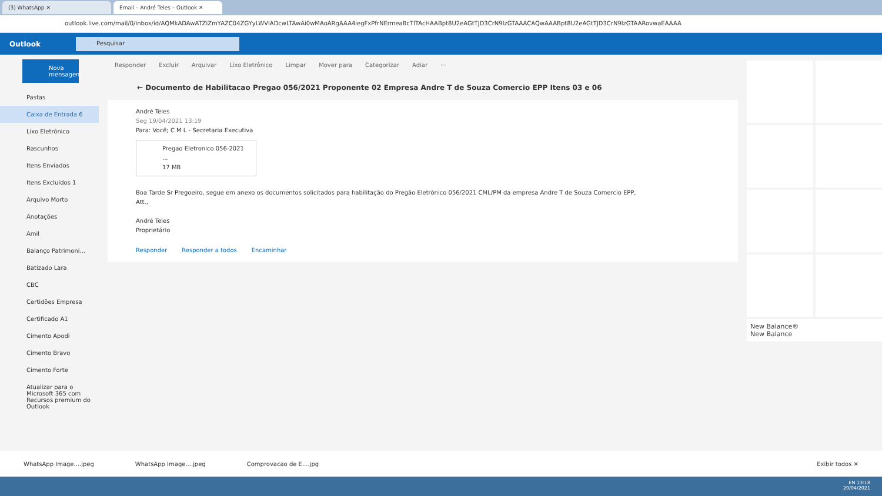(3) WhatsApp ✕ Email – André Teles – Outlook ✕
outlook.live.com/mail/0/inbox/id/AQMkADAwATZiZmYAZC04ZGYyLWVlADcwLTAwAi0wMAoARgAAA4iegFxPfrNErmeaBcTlTAcHAABpt8U2eAGtTJD3CrN9lzGTAAACAQwAAABpt8U2eAGtTJD3CrN9lzGTAARovwaEAAAA
Outlook
Pesquisar
Nova mensagem
Pastas
Caixa de Entrada 6
Lixo Eletrônico
Rascunhos
Itens Enviados
Itens Excluídos 1
Arquivo Morto
Anotações
Amil
Balanço Patrimoni...
Batizado Lara
CBC
Certidões Empresa
Certificado A1
Cimento Apodi
Cimento Bravo
Cimento Forte
Atualizar para o Microsoft 365 com Recursos premium do Outlook
Responder Excluir Arquivar Lixo Eletrônico Limpar Mover para Categorizar Adiar ···
← Documento de Habilitacao Pregao 056/2021 Proponente 02 Empresa Andre T de Souza Comercio EPP Itens 03 e 06
André Teles
Seg 19/04/2021 13:19
Para: Você; C M L - Secretaria Executiva
Pregao Eletronico 056-2021 ...
17 MB
Boa Tarde Sr Pregoeiro, segue em anexo os documentos solicitados para habilitação do Pregão Eletrônico 056/2021 CML/PM da empresa Andre T de Souza Comercio EPP,
Att.,
André Teles
Proprietário
Responder Responder a todos Encaminhar
New Balance®
New Balance
WhatsApp Image....jpeg WhatsApp Image....jpeg Comprovacao de E....jpg Exibir todos ✕
EN 13:18
20/04/2021